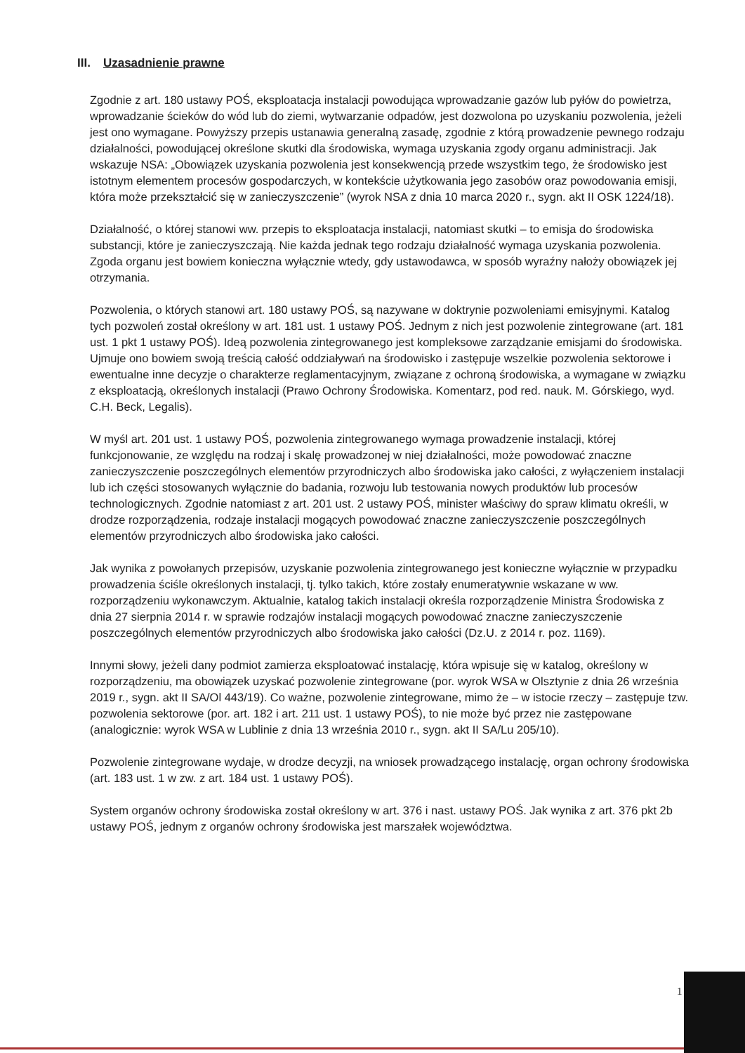III. Uzasadnienie prawne
Zgodnie z art. 180 ustawy POŚ, eksploatacja instalacji powodująca wprowadzanie gazów lub pyłów do powietrza, wprowadzanie ścieków do wód lub do ziemi, wytwarzanie odpadów, jest dozwolona po uzyskaniu pozwolenia, jeżeli jest ono wymagane. Powyższy przepis ustanawia generalną zasadę, zgodnie z którą prowadzenie pewnego rodzaju działalności, powodującej określone skutki dla środowiska, wymaga uzyskania zgody organu administracji. Jak wskazuje NSA: „Obowiązek uzyskania pozwolenia jest konsekwencją przede wszystkim tego, że środowisko jest istotnym elementem procesów gospodarczych, w kontekście użytkowania jego zasobów oraz powodowania emisji, która może przekształcić się w zanieczyszczenie” (wyrok NSA z dnia 10 marca 2020 r., sygn. akt II OSK 1224/18).
Działalność, o której stanowi ww. przepis to eksploatacja instalacji, natomiast skutki – to emisja do środowiska substancji, które je zanieczyszczają. Nie każda jednak tego rodzaju działalność wymaga uzyskania pozwolenia. Zgoda organu jest bowiem konieczna wyłącznie wtedy, gdy ustawodawca, w sposób wyraźny nałoży obowiązek jej otrzymania.
Pozwolenia, o których stanowi art. 180 ustawy POŚ, są nazywane w doktrynie pozwoleniami emisyjnymi. Katalog tych pozwoleń został określony w art. 181 ust. 1 ustawy POŚ. Jednym z nich jest pozwolenie zintegrowane (art. 181 ust. 1 pkt 1 ustawy POŚ). Ideą pozwolenia zintegrowanego jest kompleksowe zarządzanie emisjami do środowiska. Ujmuje ono bowiem swoją treścią całość oddziaływań na środowisko i zastępuje wszelkie pozwolenia sektorowe i ewentualne inne decyzje o charakterze reglamentacyjnym, związane z ochroną środowiska, a wymagane w związku z eksploatacją, określonych instalacji (Prawo Ochrony Środowiska. Komentarz, pod red. nauk. M. Górskiego, wyd. C.H. Beck, Legalis).
W myśl art. 201 ust. 1 ustawy POŚ, pozwolenia zintegrowanego wymaga prowadzenie instalacji, której funkcjonowanie, ze względu na rodzaj i skalę prowadzonej w niej działalności, może powodować znaczne zanieczyszczenie poszczególnych elementów przyrodniczych albo środowiska jako całości, z wyłączeniem instalacji lub ich części stosowanych wyłącznie do badania, rozwoju lub testowania nowych produktów lub procesów technologicznych. Zgodnie natomiast z art. 201 ust. 2 ustawy POŚ, minister właściwy do spraw klimatu określi, w drodze rozporządzenia, rodzaje instalacji mogących powodować znaczne zanieczyszczenie poszczególnych elementów przyrodniczych albo środowiska jako całości.
Jak wynika z powołanych przepisów, uzyskanie pozwolenia zintegrowanego jest konieczne wyłącznie w przypadku prowadzenia ściśle określonych instalacji, tj. tylko takich, które zostały enumeratywnie wskazane w ww. rozporządzeniu wykonawczym. Aktualnie, katalog takich instalacji określa rozporządzenie Ministra Środowiska z dnia 27 sierpnia 2014 r. w sprawie rodzajów instalacji mogących powodować znaczne zanieczyszczenie poszczególnych elementów przyrodniczych albo środowiska jako całości (Dz.U. z 2014 r. poz. 1169).
Innymi słowy, jeżeli dany podmiot zamierza eksploatować instalację, która wpisuje się w katalog, określony w rozporządzeniu, ma obowiązek uzyskać pozwolenie zintegrowane (por. wyrok WSA w Olsztynie z dnia 26 września 2019 r., sygn. akt II SA/Ol 443/19). Co ważne, pozwolenie zintegrowane, mimo że – w istocie rzeczy – zastępuje tzw. pozwolenia sektorowe (por. art. 182 i art. 211 ust. 1 ustawy POŚ), to nie może być przez nie zastępowane (analogicznie: wyrok WSA w Lublinie z dnia 13 września 2010 r., sygn. akt II SA/Lu 205/10).
Pozwolenie zintegrowane wydaje, w drodze decyzji, na wniosek prowadzącego instalację, organ ochrony środowiska (art. 183 ust. 1 w zw. z art. 184 ust. 1 ustawy POŚ).
System organów ochrony środowiska został określony w art. 376 i nast. ustawy POŚ. Jak wynika z art. 376 pkt 2b ustawy POŚ, jednym z organów ochrony środowiska jest marszałek województwa.
1